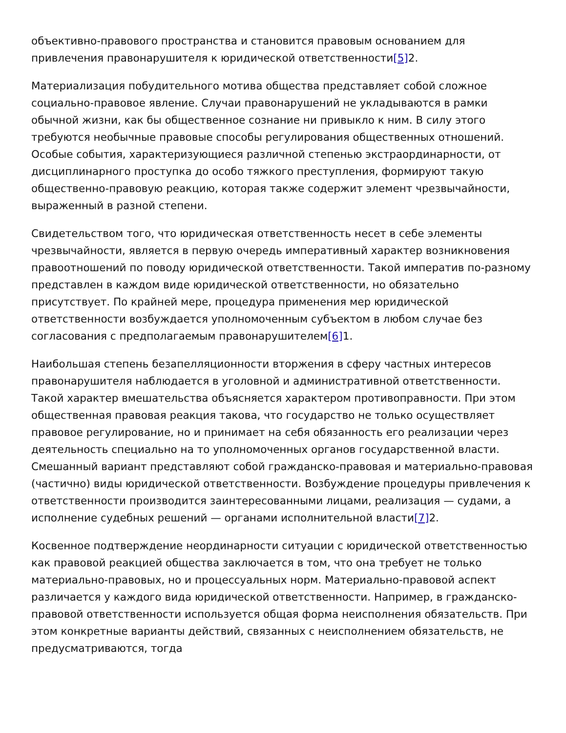объективно-правового пространства и становится правовым основанием для привлечения правонарушителя к юридической ответственности[5] 2.
Материализация побудительного мотива общества представляет собой сложное социально-правовое явление. Случаи правонарушений не укладываются в рамки обычной жизни, как бы общественное сознание ни привыкло к ним. В силу этого требуются необычные правовые способы регулирования общественных отношений. Особые события, характеризующиеся различной степенью экстраординарности, от дисциплинарного проступка до особо тяжкого преступления, формируют такую общественно-правовую реакцию, которая также содержит элемент чрезвычайности, выраженный в разной степени.
Свидетельством того, что юридическая ответственность несет в себе элементы чрезвычайности, является в первую очередь императивный характер возникновения правоотношений по поводу юридической ответственности. Такой императив по-разному представлен в каждом виде юридической ответственности, но обязательно присутствует. По крайней мере, процедура применения мер юридической ответственности возбуждается уполномоченным субъектом в любом случае без согласования с предполагаемым правонарушителем[6] 1.
Наибольшая степень безапелляционности вторжения в сферу частных интересов правонарушителя наблюдается в уголовной и административной ответственности. Такой характер вмешательства объясняется характером противоправности. При этом общественная правовая реакция такова, что государство не только осуществляет правовое регулирование, но и принимает на себя обязанность его реализации через деятельность специально на то уполномоченных органов государственной власти. Смешанный вариант представляют собой гражданско-правовая и материально-правовая (частично) виды юридической ответственности. Возбуждение процедуры привлечения к ответственности производится заинтересованными лицами, реализация — судами, а исполнение судебных решений — органами исполнительной власти[7] 2.
Косвенное подтверждение неординарности ситуации с юридической ответственностью как правовой реакцией общества заключается в том, что она требует не только материально-правовых, но и процессуальных норм. Материально-правовой аспект различается у каждого вида юридической ответственности. Например, в гражданско-правовой ответственности используется общая форма неисполнения обязательств. При этом конкретные варианты действий, связанных с неисполнением обязательств, не предусматриваются, тогда